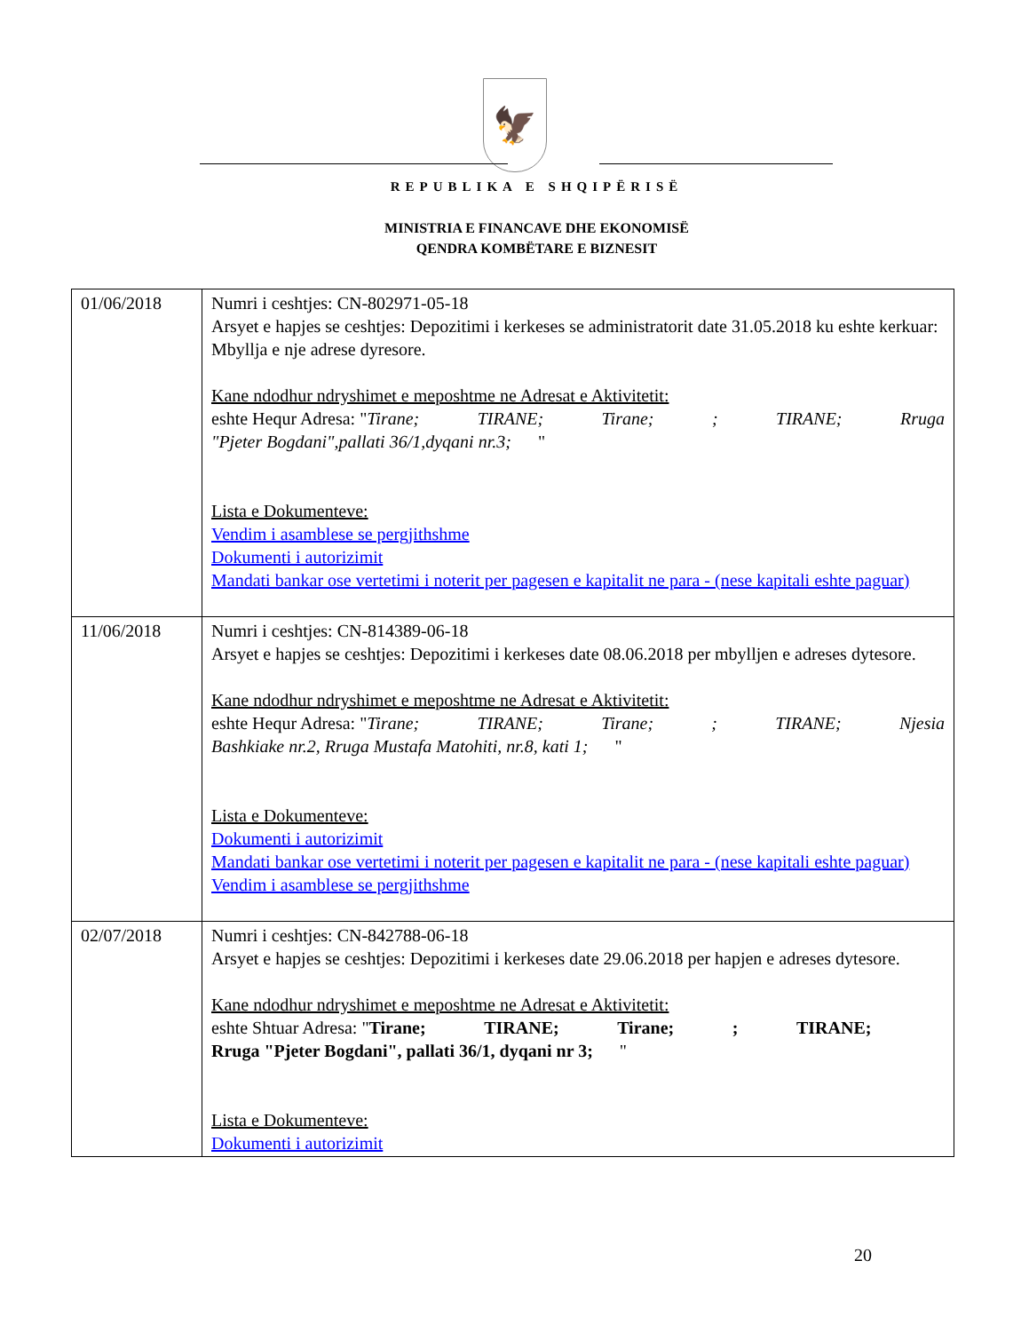🦅
REPUBLIKA E SHQIPËRISË
MINISTRIA E FINANCAVE DHE EKONOMISË
QENDRA KOMBËTARE E BIZNESIT
| 01/06/2018 | Numri i ceshtjes: CN-802971-05-18 Arsyet e hapjes se ceshtjes: Depozitimi i kerkeses se administratorit date 31.05.2018 ku eshte kerkuar: Mbyllja e nje adrese dyresore. Kane ndodhur ndryshimet e meposhtme ne Adresat e Aktivitetit: eshte Hequr Adresa: " Tirane; TIRANE; Tirane; ; TIRANE; Rruga "Pjeter Bogdani",pallati 36/1,dyqani nr.3; " Lista e Dokumenteve: Vendim i asamblese se pergjithshme Dokumenti i autorizimit Mandati bankar ose vertetimi i noterit per pagesen e kapitalit ne para - (nese kapitali eshte paguar) |
| 11/06/2018 | Numri i ceshtjes: CN-814389-06-18 Arsyet e hapjes se ceshtjes: Depozitimi i kerkeses date 08.06.2018 per mbylljen e adreses dytesore. Kane ndodhur ndryshimet e meposhtme ne Adresat e Aktivitetit: eshte Hequr Adresa: " Tirane; TIRANE; Tirane; ; TIRANE; Njesia Bashkiake nr.2, Rruga Mustafa Matohiti, nr.8, kati 1; " Lista e Dokumenteve: Dokumenti i autorizimit Mandati bankar ose vertetimi i noterit per pagesen e kapitalit ne para - (nese kapitali eshte paguar) Vendim i asamblese se pergjithshme |
| 02/07/2018 | Numri i ceshtjes: CN-842788-06-18 Arsyet e hapjes se ceshtjes: Depozitimi i kerkeses date 29.06.2018 per hapjen e adreses dytesore. Kane ndodhur ndryshimet e meposhtme ne Adresat e Aktivitetit: eshte Shtuar Adresa: " Tirane; TIRANE; Tirane; ; TIRANE; Rruga "Pjeter Bogdani", pallati 36/1, dyqani nr 3; " Lista e Dokumenteve: Dokumenti i autorizimit |
20